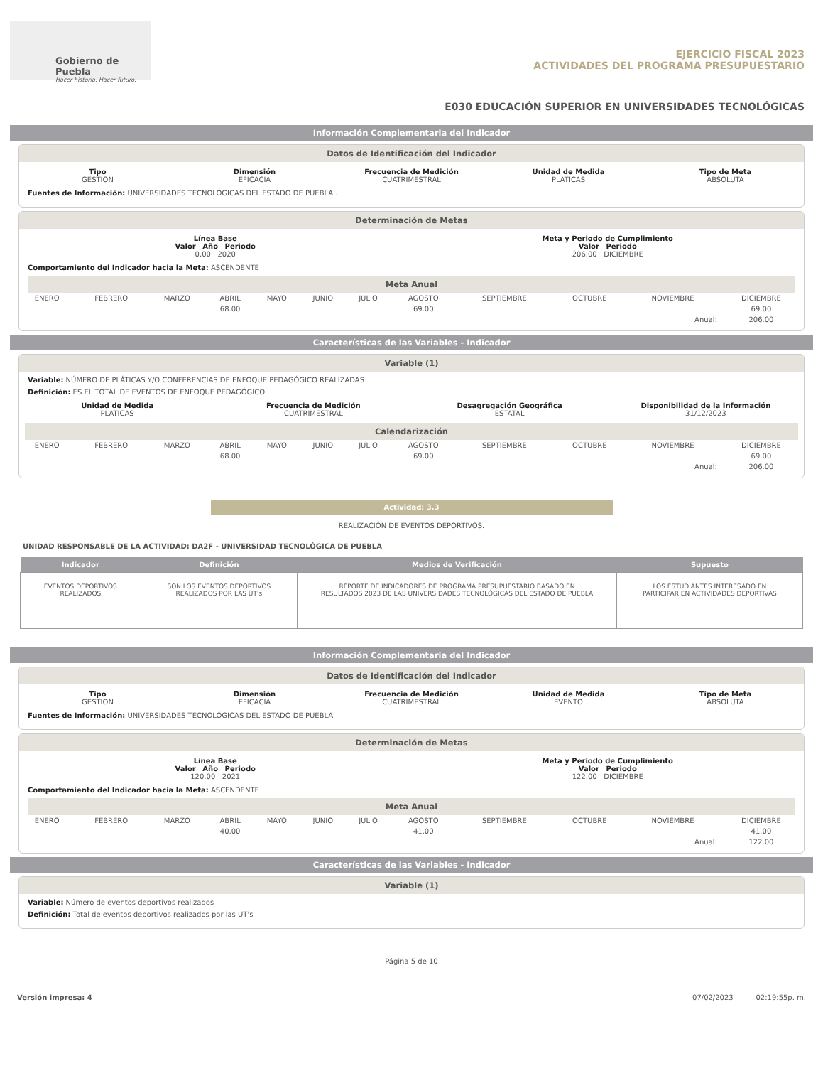Gobierno de Puebla
Hacer historia. Hacer futuro.
EJERCICIO FISCAL 2023
ACTIVIDADES DEL PROGRAMA PRESUPUESTARIO
E030 EDUCACIÓN SUPERIOR EN UNIVERSIDADES TECNOLÓGICAS
Información Complementaria del Indicador
Datos de Identificación del Indicador
Tipo
GESTION
Dimensión
EFICACIA
Frecuencia de Medición
CUATRIMESTRAL
Unidad de Medida
PLATICAS
Tipo de Meta
ABSOLUTA
Fuentes de Información: UNIVERSIDADES TECNOLÓGICAS DEL ESTADO DE PUEBLA .
Determinación de Metas
Línea Base
Valor Año Periodo
0.00 2020
Meta y Periodo de Cumplimiento
Valor Periodo
206.00 DICIEMBRE
Comportamiento del Indicador hacia la Meta: ASCENDENTE
Meta Anual
| ENERO | FEBRERO | MARZO | ABRIL | MAYO | JUNIO | JULIO | AGOSTO | SEPTIEMBRE | OCTUBRE | NOVIEMBRE | DICIEMBRE |
| | | | 68.00 | | | | 69.00 | | | | 69.00 |
| Anual: | | | | | | | | | | | 206.00 |
Características de las Variables - Indicador
Variable (1)
Variable: NÚMERO DE PLÁTICAS Y/O CONFERENCIAS DE ENFOQUE PEDAGÓGICO REALIZADAS
Definición: ES EL TOTAL DE EVENTOS DE ENFOQUE PEDAGÓGICO
Unidad de Medida
PLATICAS
Frecuencia de Medición
CUATRIMESTRAL
Desagregación Geográfica
ESTATAL
Disponibilidad de la Información
31/12/2023
Calendarización
| ENERO | FEBRERO | MARZO | ABRIL | MAYO | JUNIO | JULIO | AGOSTO | SEPTIEMBRE | OCTUBRE | NOVIEMBRE | DICIEMBRE |
| | | | 68.00 | | | | 69.00 | | | | 69.00 |
| Anual: | | | | | | | | | | | 206.00 |
Actividad: 3.3
REALIZACIÓN DE EVENTOS DEPORTIVOS.
UNIDAD RESPONSABLE DE LA ACTIVIDAD: DA2F - UNIVERSIDAD TECNOLÓGICA DE PUEBLA
| Indicador | Definición | Medios de Verificación | Supuesto |
| --- | --- | --- | --- |
| EVENTOS DEPORTIVOS REALIZADOS | SON LOS EVENTOS DEPORTIVOS REALIZADOS POR LAS UT's | REPORTE DE INDICADORES DE PROGRAMA PRESUPUESTARIO BASADO EN RESULTADOS 2023 DE LAS UNIVERSIDADES TECNOLÓGICAS DEL ESTADO DE PUEBLA . | LOS ESTUDIANTES INTERESADO EN PARTICIPAR EN ACTIVIDADES DEPORTIVAS |
Información Complementaria del Indicador
Datos de Identificación del Indicador
Tipo
GESTION
Dimensión
EFICACIA
Frecuencia de Medición
CUATRIMESTRAL
Unidad de Medida
EVENTO
Tipo de Meta
ABSOLUTA
Fuentes de Información: UNIVERSIDADES TECNOLÓGICAS DEL ESTADO DE PUEBLA
Determinación de Metas
Línea Base
Valor Año Periodo
120.00 2021
Meta y Periodo de Cumplimiento
Valor Periodo
122.00 DICIEMBRE
Comportamiento del Indicador hacia la Meta: ASCENDENTE
Meta Anual
| ENERO | FEBRERO | MARZO | ABRIL | MAYO | JUNIO | JULIO | AGOSTO | SEPTIEMBRE | OCTUBRE | NOVIEMBRE | DICIEMBRE |
| | | | 40.00 | | | | 41.00 | | | | 41.00 |
| Anual: | | | | | | | | | | | 122.00 |
Características de las Variables - Indicador
Variable (1)
Variable: Número de eventos deportivos realizados
Definición: Total de eventos deportivos realizados por las UT's
Página 5 de 10
Versión impresa: 4 07/02/2023 02:19:55p. m.